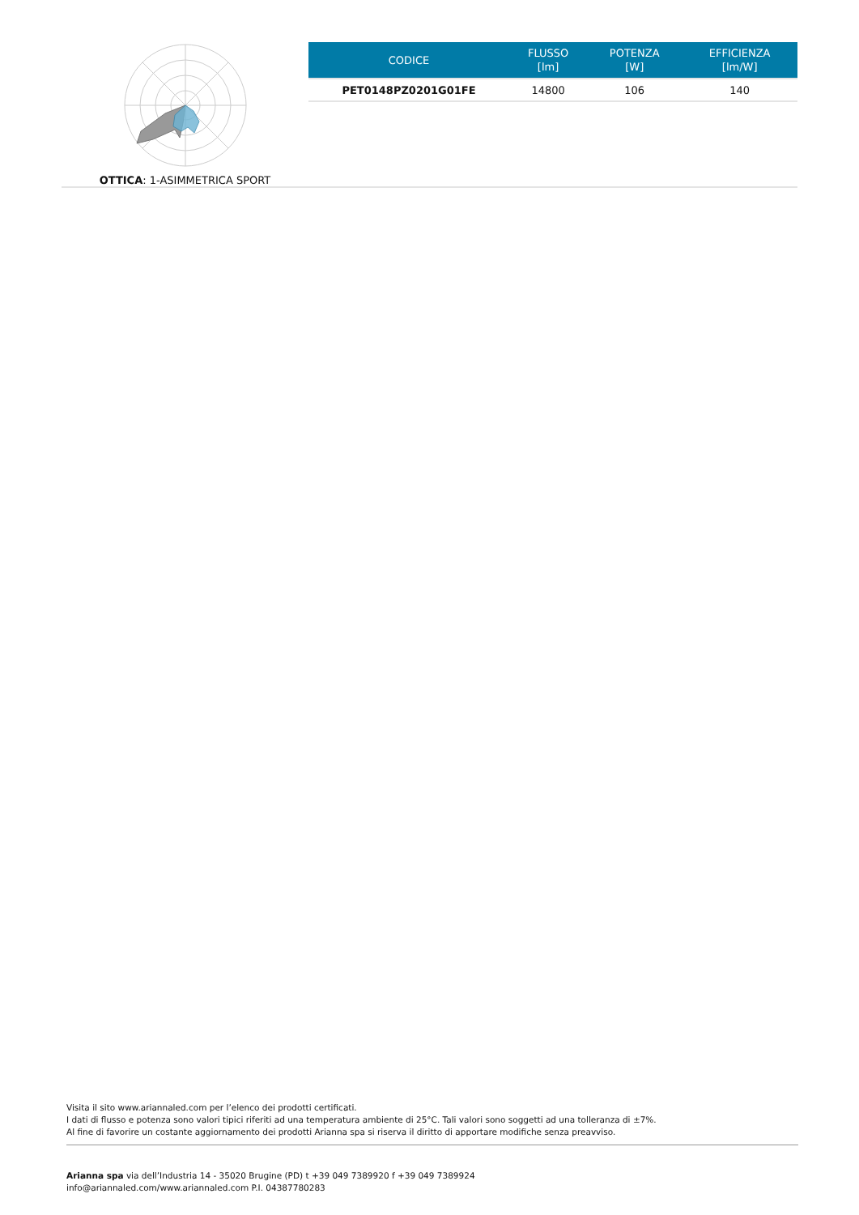OTTICA: 1-ASIMMETRICA SPORT
| CODICE | FLUSSO [lm] | POTENZA [W] | EFFICIENZA [lm/W] |
| --- | --- | --- | --- |
| PET0148PZ0201G01FE | 14800 | 106 | 140 |
Visita il sito www.ariannaled.com per l’elenco dei prodotti certificati.
I dati di flusso e potenza sono valori tipici riferiti ad una temperatura ambiente di 25°C. Tali valori sono soggetti ad una tolleranza di ±7%.
Al fine di favorire un costante aggiornamento dei prodotti Arianna spa si riserva il diritto di apportare modifiche senza preavviso.
Arianna spa via dell’Industria 14 - 35020 Brugine (PD) t +39 049 7389920 f +39 049 7389924
info@ariannaled.com/www.ariannaled.com P.I. 04387780283